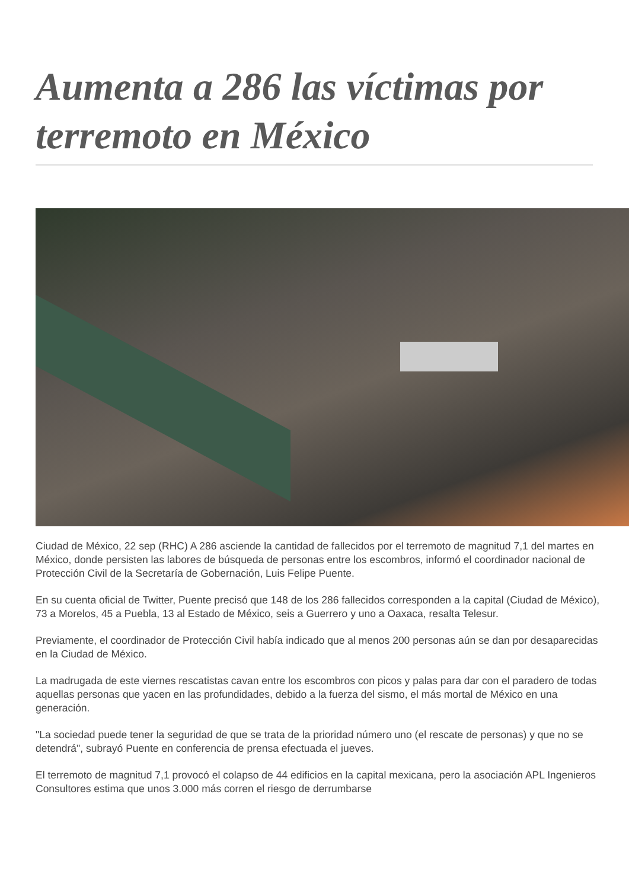Aumenta a 286 las víctimas por terremoto en México
Ciudad de México, 22 sep (RHC) A 286 asciende la cantidad de fallecidos por el terremoto de magnitud 7,1 del martes en México, donde persisten las labores de búsqueda de personas entre los escombros, informó el coordinador nacional de Protección Civil de la Secretaría de Gobernación, Luis Felipe Puente.
En su cuenta oficial de Twitter, Puente precisó que 148 de los 286 fallecidos corresponden a la capital (Ciudad de México), 73 a Morelos, 45 a Puebla, 13 al Estado de México, seis a Guerrero y uno a Oaxaca, resalta Telesur.
Previamente, el coordinador de Protección Civil había indicado que al menos 200 personas aún se dan por desaparecidas en la Ciudad de México.
La madrugada de este viernes rescatistas cavan entre los escombros con picos y palas para dar con el paradero de todas aquellas personas que yacen en las profundidades, debido a la fuerza del sismo, el más mortal de México en una generación.
"La sociedad puede tener la seguridad de que se trata de la prioridad número uno (el rescate de personas) y que no se detendrá", subrayó Puente en conferencia de prensa efectuada el jueves.
El terremoto de magnitud 7,1 provocó el colapso de 44 edificios en la capital mexicana, pero la asociación APL Ingenieros Consultores estima que unos 3.000 más corren el riesgo de derrumbarse